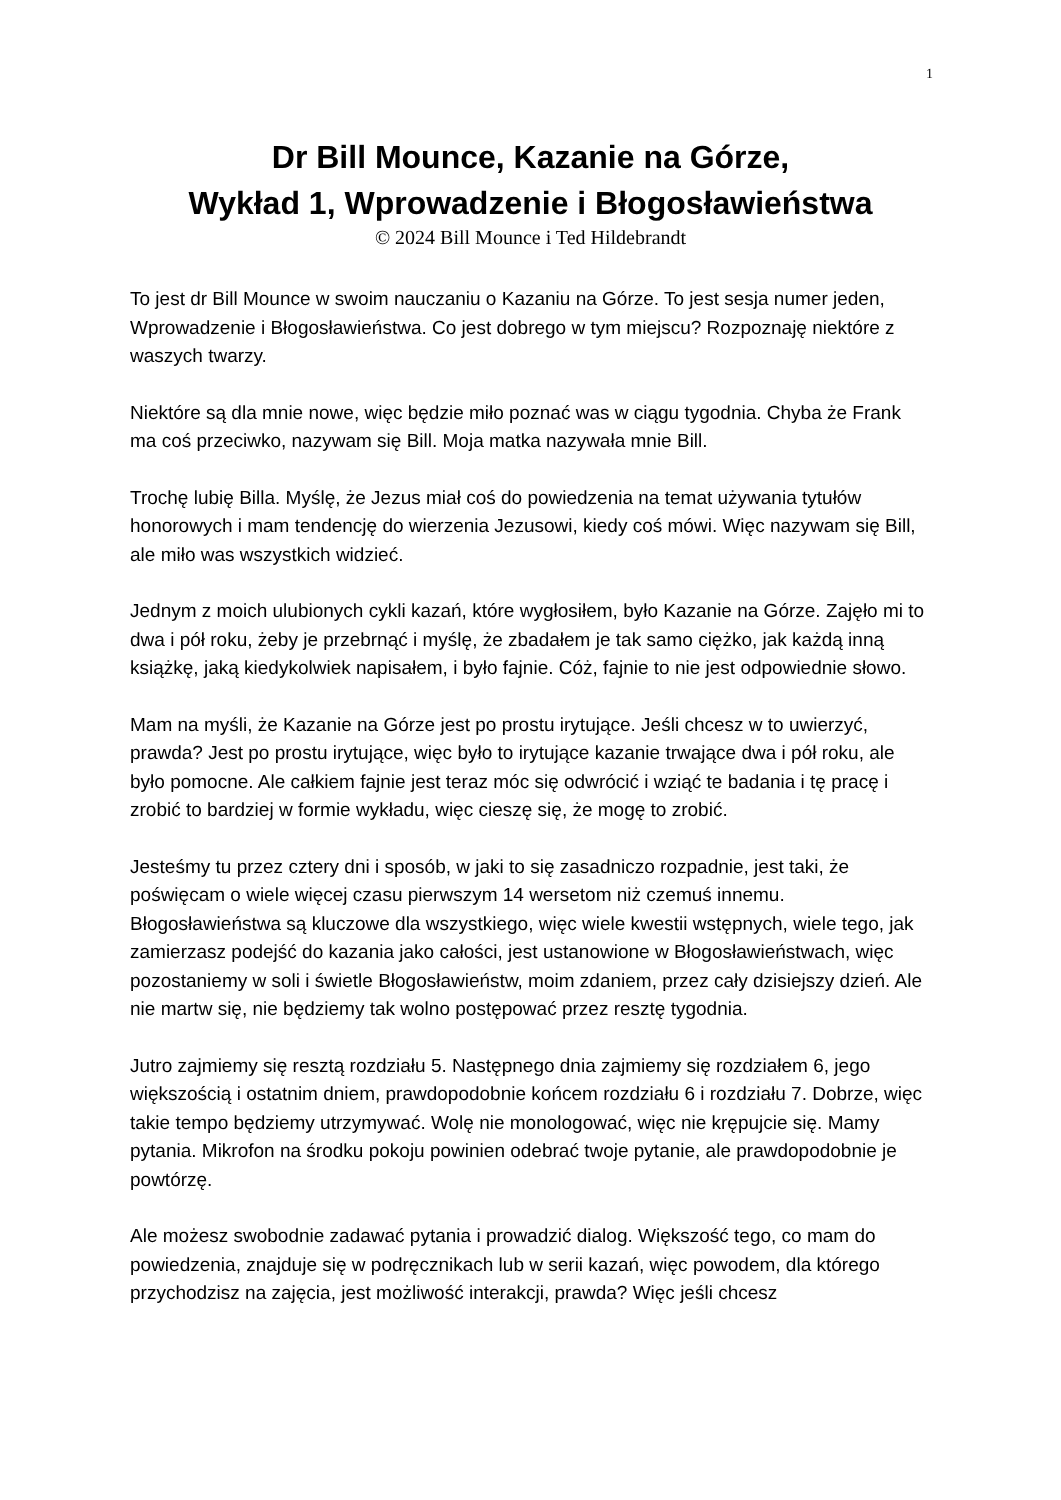1
Dr Bill Mounce, Kazanie na Górze,
Wykład 1, Wprowadzenie i Błogosławieństwa
© 2024 Bill Mounce i Ted Hildebrandt
To jest dr Bill Mounce w swoim nauczaniu o Kazaniu na Górze. To jest sesja numer jeden, Wprowadzenie i Błogosławieństwa. Co jest dobrego w tym miejscu? Rozpoznaję niektóre z waszych twarzy.
Niektóre są dla mnie nowe, więc będzie miło poznać was w ciągu tygodnia. Chyba że Frank ma coś przeciwko, nazywam się Bill. Moja matka nazywała mnie Bill.
Trochę lubię Billa. Myślę, że Jezus miał coś do powiedzenia na temat używania tytułów honorowych i mam tendencję do wierzenia Jezusowi, kiedy coś mówi. Więc nazywam się Bill, ale miło was wszystkich widzieć.
Jednym z moich ulubionych cykli kazań, które wygłosiłem, było Kazanie na Górze. Zajęło mi to dwa i pół roku, żeby je przebrnąć i myślę, że zbadałem je tak samo ciężko, jak każdą inną książkę, jaką kiedykolwiek napisałem, i było fajnie. Cóż, fajnie to nie jest odpowiednie słowo.
Mam na myśli, że Kazanie na Górze jest po prostu irytujące. Jeśli chcesz w to uwierzyć, prawda? Jest po prostu irytujące, więc było to irytujące kazanie trwające dwa i pół roku, ale było pomocne. Ale całkiem fajnie jest teraz móc się odwrócić i wziąć te badania i tę pracę i zrobić to bardziej w formie wykładu, więc cieszę się, że mogę to zrobić.
Jesteśmy tu przez cztery dni i sposób, w jaki to się zasadniczo rozpadnie, jest taki, że poświęcam o wiele więcej czasu pierwszym 14 wersetom niż czemuś innemu. Błogosławieństwa są kluczowe dla wszystkiego, więc wiele kwestii wstępnych, wiele tego, jak zamierzasz podejść do kazania jako całości, jest ustanowione w Błogosławieństwach, więc pozostaniemy w soli i świetle Błogosławieństw, moim zdaniem, przez cały dzisiejszy dzień. Ale nie martw się, nie będziemy tak wolno postępować przez resztę tygodnia.
Jutro zajmiemy się resztą rozdziału 5. Następnego dnia zajmiemy się rozdziałem 6, jego większością i ostatnim dniem, prawdopodobnie końcem rozdziału 6 i rozdziału 7. Dobrze, więc takie tempo będziemy utrzymywać. Wolę nie monologować, więc nie krępujcie się. Mamy pytania. Mikrofon na środku pokoju powinien odebrać twoje pytanie, ale prawdopodobnie je powtórzę.
Ale możesz swobodnie zadawać pytania i prowadzić dialog. Większość tego, co mam do powiedzenia, znajduje się w podręcznikach lub w serii kazań, więc powodem, dla którego przychodzisz na zajęcia, jest możliwość interakcji, prawda? Więc jeśli chcesz